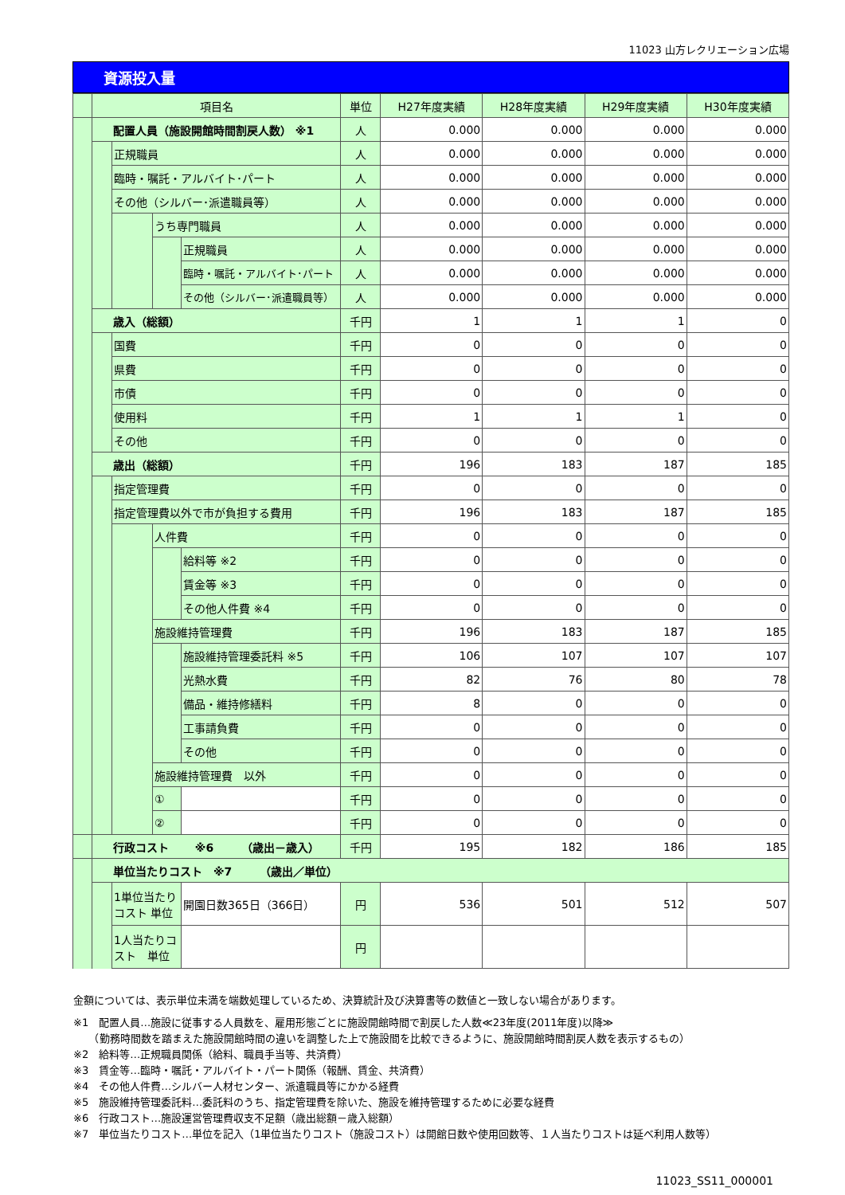11023 山方レクリエーション広場
資源投入量
| | 項目名 | | | | 単位 | H27年度実績 | H28年度実績 | H29年度実績 | H30年度実績 |
| | 配置人員（施設開館時間割戻人数） ※1 | | | | 人 | 0.000 | 0.000 | 0.000 | 0.000 |
| | | 正規職員 | | | 人 | 0.000 | 0.000 | 0.000 | 0.000 |
| | | 臨時・嘱託・アルバイト･パート | | | 人 | 0.000 | 0.000 | 0.000 | 0.000 |
| | | その他（シルバー･派遣職員等） | | | 人 | 0.000 | 0.000 | 0.000 | 0.000 |
| | | | うち専門職員 | | 人 | 0.000 | 0.000 | 0.000 | 0.000 |
| | | | | 正規職員 | 人 | 0.000 | 0.000 | 0.000 | 0.000 |
| | | | | 臨時・嘱託・アルバイト･パート | 人 | 0.000 | 0.000 | 0.000 | 0.000 |
| | | | | その他（シルバー･派遣職員等） | 人 | 0.000 | 0.000 | 0.000 | 0.000 |
| | 歳入（総額） | | | | 千円 | 1 | 1 | 1 | 0 |
| | | 国費 | | | 千円 | 0 | 0 | 0 | 0 |
| | | 県費 | | | 千円 | 0 | 0 | 0 | 0 |
| | | 市債 | | | 千円 | 0 | 0 | 0 | 0 |
| | | 使用料 | | | 千円 | 1 | 1 | 1 | 0 |
| | | その他 | | | 千円 | 0 | 0 | 0 | 0 |
| | 歳出（総額） | | | | 千円 | 196 | 183 | 187 | 185 |
| | | 指定管理費 | | | 千円 | 0 | 0 | 0 | 0 |
| | | 指定管理費以外で市が負担する費用 | | | 千円 | 196 | 183 | 187 | 185 |
| | | | 人件費 | | 千円 | 0 | 0 | 0 | 0 |
| | | | | 給料等 ※2 | 千円 | 0 | 0 | 0 | 0 |
| | | | | 賃金等 ※3 | 千円 | 0 | 0 | 0 | 0 |
| | | | | その他人件費 ※4 | 千円 | 0 | 0 | 0 | 0 |
| | | | 施設維持管理費 | | 千円 | 196 | 183 | 187 | 185 |
| | | | | 施設維持管理委託料 ※5 | 千円 | 106 | 107 | 107 | 107 |
| | | | | 光熱水費 | 千円 | 82 | 76 | 80 | 78 |
| | | | | 備品・維持修繕料 | 千円 | 8 | 0 | 0 | 0 |
| | | | | 工事請負費 | 千円 | 0 | 0 | 0 | 0 |
| | | | | その他 | 千円 | 0 | 0 | 0 | 0 |
| | | | 施設維持管理費 以外 | | 千円 | 0 | 0 | 0 | 0 |
| | | | ① | | 千円 | 0 | 0 | 0 | 0 |
| | | | ② | | 千円 | 0 | 0 | 0 | 0 |
| | 行政コスト ※6 （歳出－歳入） | | | | 千円 | 195 | 182 | 186 | 185 |
| | 単位当たりコスト ※7 （歳出／単位） | | | | | | | | |
| | | 1単位当たりコスト 単位 | | 開園日数365日（366日） | 円 | 536 | 501 | 512 | 507 |
| | | 1人当たりコスト 単位 | | | 円 | | | | |
金額については、表示単位未満を端数処理しているため、決算統計及び決算書等の数値と一致しない場合があります。
※1　配置人員…施設に従事する人員数を、雇用形態ごとに施設開館時間で割戻した人数≪23年度(2011年度)以降≫
　　（勤務時間数を踏まえた施設開館時間の違いを調整した上で施設間を比較できるように、施設開館時間割戻人数を表示するもの）
※2　給料等…正規職員関係（給料、職員手当等、共済費）
※3　賃金等…臨時・嘱託・アルバイト・パート関係（報酬、賃金、共済費）
※4　その他人件費…シルバー人材センター、派遣職員等にかかる経費
※5　施設維持管理委託料…委託料のうち、指定管理費を除いた、施設を維持管理するために必要な経費
※6　行政コスト…施設運営管理費収支不足額（歳出総額－歳入総額）
※7　単位当たりコスト…単位を記入（1単位当たりコスト（施設コスト）は開館日数や使用回数等、１人当たりコストは延べ利用人数等）
11023_SS11_000001